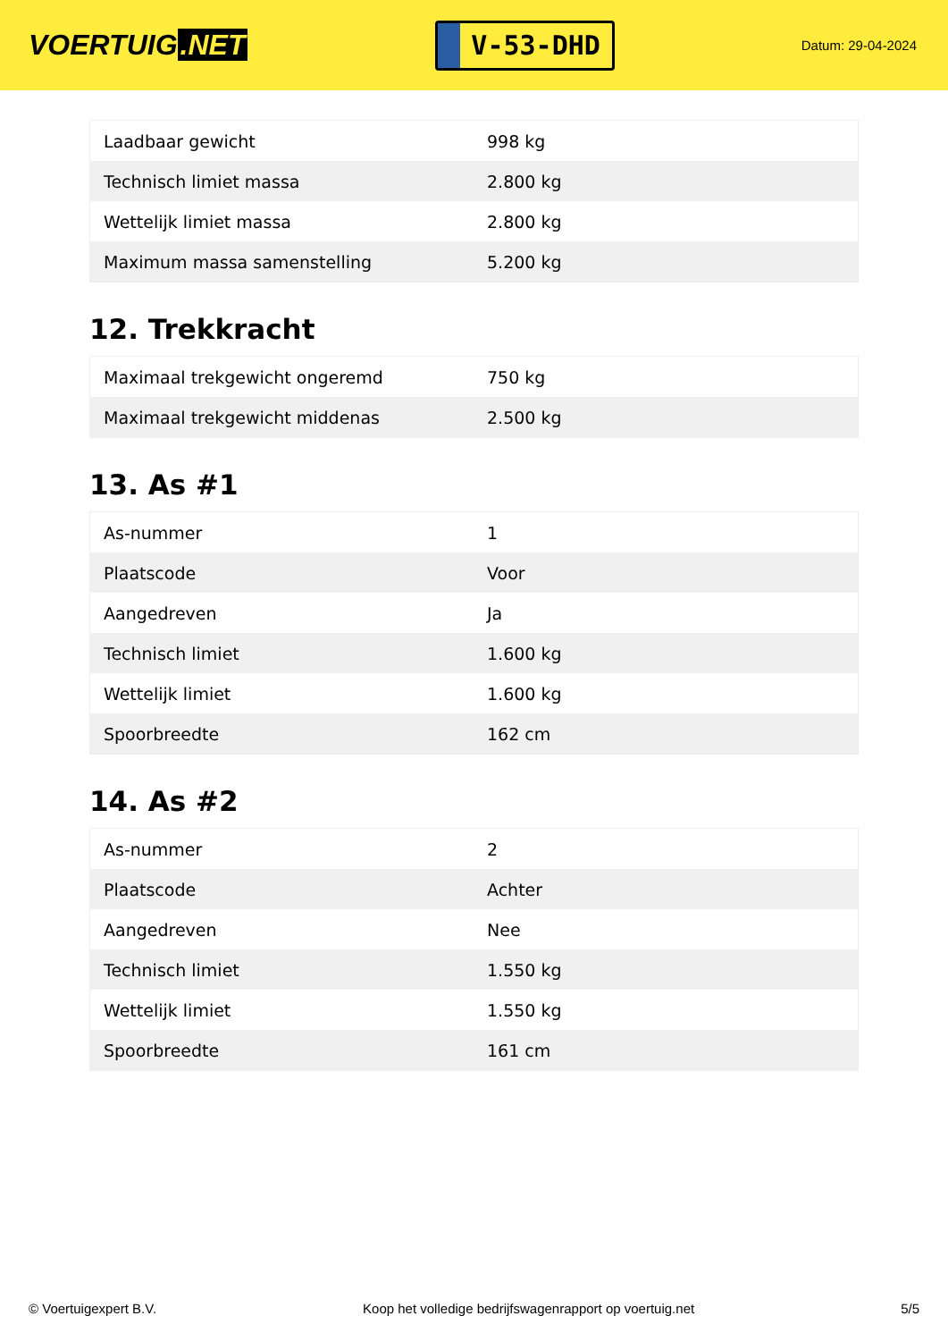VOERTUIG.NET
V-53-DHD
Datum: 29-04-2024
| Laadbaar gewicht | 998 kg |
| Technisch limiet massa | 2.800 kg |
| Wettelijk limiet massa | 2.800 kg |
| Maximum massa samenstelling | 5.200 kg |
12. Trekkracht
| Maximaal trekgewicht ongeremd | 750 kg |
| Maximaal trekgewicht middenas | 2.500 kg |
13. As #1
| As-nummer | 1 |
| Plaatscode | Voor |
| Aangedreven | Ja |
| Technisch limiet | 1.600 kg |
| Wettelijk limiet | 1.600 kg |
| Spoorbreedte | 162 cm |
14. As #2
| As-nummer | 2 |
| Plaatscode | Achter |
| Aangedreven | Nee |
| Technisch limiet | 1.550 kg |
| Wettelijk limiet | 1.550 kg |
| Spoorbreedte | 161 cm |
© Voertuigexpert B.V. Koop het volledige bedrijfswagenrapport op voertuig.net 5/5